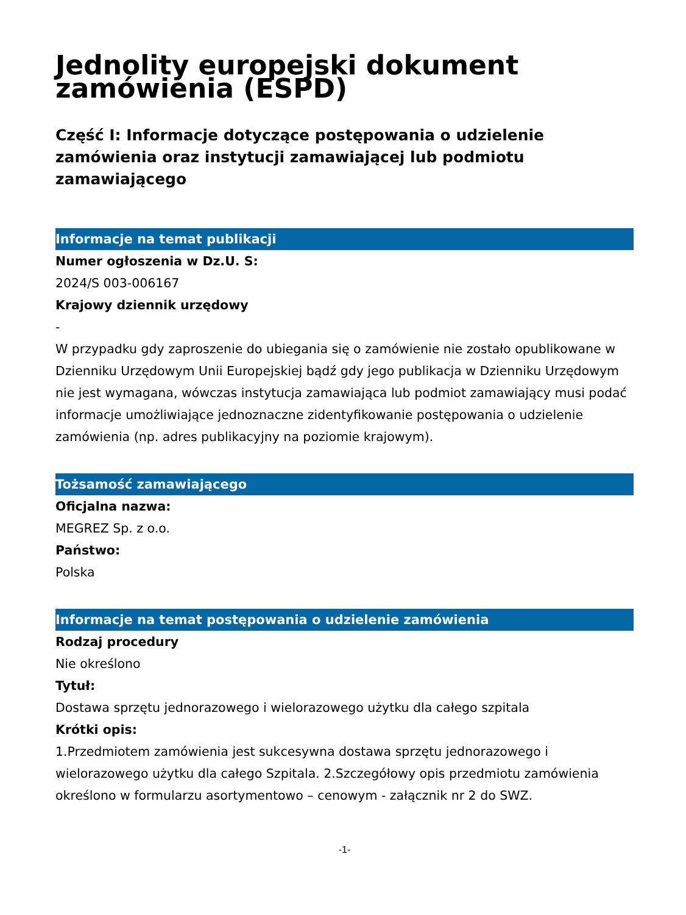Jednolity europejski dokument zamówienia (ESPD)
Część I: Informacje dotyczące postępowania o udzielenie zamówienia oraz instytucji zamawiającej lub podmiotu zamawiającego
Informacje na temat publikacji
Numer ogłoszenia w Dz.U. S:
2024/S 003-006167
Krajowy dziennik urzędowy
-
W przypadku gdy zaproszenie do ubiegania się o zamówienie nie zostało opublikowane w Dzienniku Urzędowym Unii Europejskiej bądź gdy jego publikacja w Dzienniku Urzędowym nie jest wymagana, wówczas instytucja zamawiająca lub podmiot zamawiający musi podać informacje umożliwiające jednoznaczne zidentyfikowanie postępowania o udzielenie zamówienia (np. adres publikacyjny na poziomie krajowym).
Tożsamość zamawiającego
Oficjalna nazwa:
MEGREZ Sp. z o.o.
Państwo:
Polska
Informacje na temat postępowania o udzielenie zamówienia
Rodzaj procedury
Nie określono
Tytuł:
Dostawa sprzętu jednorazowego i wielorazowego użytku dla całego szpitala
Krótki opis:
1.Przedmiotem zamówienia jest sukcesywna dostawa sprzętu jednorazowego i wielorazowego użytku dla całego Szpitala. 2.Szczegółowy opis przedmiotu zamówienia określono w formularzu asortymentowo – cenowym - załącznik nr 2 do SWZ.
-1-